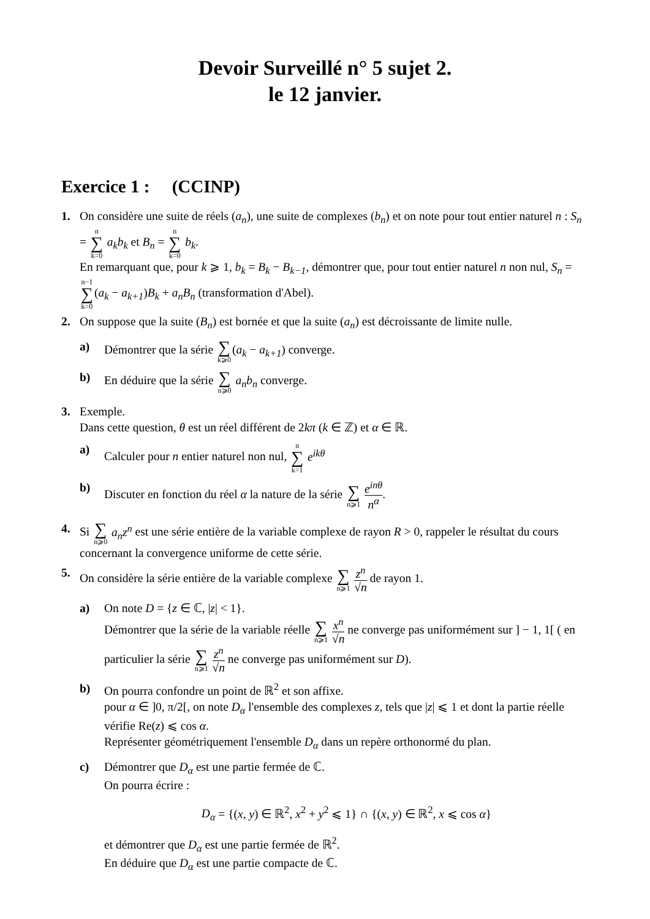Devoir Surveillé n° 5 sujet 2.
le 12 janvier.
Exercice 1 : (CCINP)
1. On considère une suite de réels (a<sub>n</sub>), une suite de complexes (b<sub>n</sub>) et on note pour tout entier naturel n : S<sub>n</sub> = n ∑ k=0 a<sub>k</sub>b<sub>k</sub> et B<sub>n</sub> = n ∑ k=0 b<sub>k</sub>.
En remarquant que, pour k ⩾ 1, b<sub>k</sub> = B<sub>k</sub> − B<sub>k−1</sub>, démontrer que, pour tout entier naturel n non nul, S<sub>n</sub> = n−1 ∑ k=0(a<sub>k</sub> − a<sub>k+1</sub>)B<sub>k</sub> + a<sub>n</sub>B<sub>n</sub> (transformation d'Abel).
2. On suppose que la suite (B<sub>n</sub>) est bornée et que la suite (a<sub>n</sub>) est décroissante de limite nulle.
a) Démontrer que la série ∑ k⩾0(a<sub>k</sub> − a<sub>k+1</sub>) converge.
b) En déduire que la série ∑ n⩾0 a<sub>n</sub>b<sub>n</sub> converge.
3. Exemple.
Dans cette question, θ est un réel différent de 2kπ (k ∈ ℤ) et α ∈ ℝ.
a) Calculer pour n entier naturel non nul, n ∑ k=1 e<sup>ikθ</sup>
b) Discuter en fonction du réel α la nature de la série ∑ n⩾1 e<sup>inθ</sup> n<sup>α</sup>.
4. Si ∑ n⩾0 a<sub>n</sub>z<sup>n</sup> est une série entière de la variable complexe de rayon R > 0, rappeler le résultat du cours concernant la convergence uniforme de cette série.
5. On considère la série entière de la variable complexe ∑ n⩾1 z<sup>n</sup> √n de rayon 1.
a) On note D = {z ∈ ℂ, |z| < 1}.
Démontrer que la série de la variable réelle ∑ n⩾1 x<sup>n</sup> √n ne converge pas uniformément sur ] − 1, 1[ ( en particulier la série ∑ n⩾1 z<sup>n</sup> √n ne converge pas uniformément sur D).
b) On pourra confondre un point de ℝ<sup>2</sup> et son affixe.
pour α ∈ ]0, π/2[, on note D<sub>α</sub> l'ensemble des complexes z, tels que |z| ⩽ 1 et dont la partie réelle vérifie Re(z) ⩽ cos α.
Représenter géométriquement l'ensemble D<sub>α</sub> dans un repère orthonormé du plan.
c) Démontrer que D<sub>α</sub> est une partie fermée de ℂ.
On pourra écrire :
D<sub>α</sub> = {(x, y) ∈ ℝ<sup>2</sup>, x<sup>2</sup> + y<sup>2</sup> ⩽ 1} ∩ {(x, y) ∈ ℝ<sup>2</sup>, x ⩽ cos α}
et démontrer que D<sub>α</sub> est une partie fermée de ℝ<sup>2</sup>.
En déduire que D<sub>α</sub> est une partie compacte de ℂ.